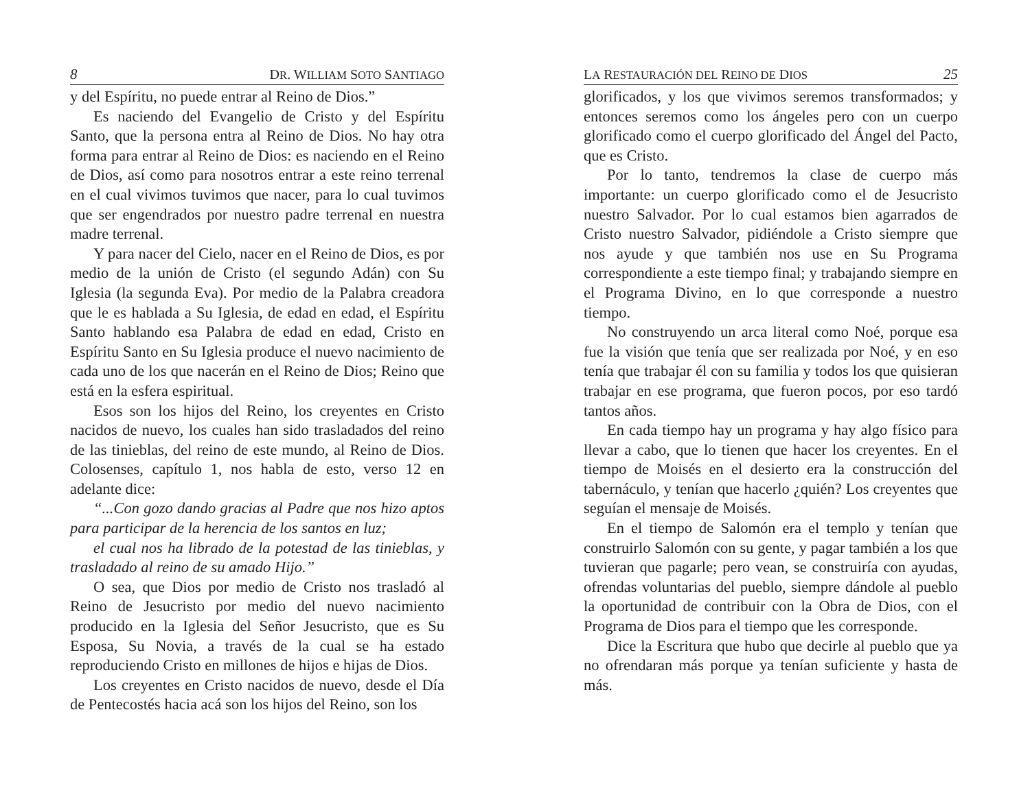8 DR. WILLIAM SOTO SANTIAGO
y del Espíritu, no puede entrar al Reino de Dios.”
Es naciendo del Evangelio de Cristo y del Espíritu Santo, que la persona entra al Reino de Dios. No hay otra forma para entrar al Reino de Dios: es naciendo en el Reino de Dios, así como para nosotros entrar a este reino terrenal en el cual vivimos tuvimos que nacer, para lo cual tuvimos que ser engendrados por nuestro padre terrenal en nuestra madre terrenal.
Y para nacer del Cielo, nacer en el Reino de Dios, es por medio de la unión de Cristo (el segundo Adán) con Su Iglesia (la segunda Eva). Por medio de la Palabra creadora que le es hablada a Su Iglesia, de edad en edad, el Espíritu Santo hablando esa Palabra de edad en edad, Cristo en Espíritu Santo en Su Iglesia produce el nuevo nacimiento de cada uno de los que nacerán en el Reino de Dios; Reino que está en la esfera espiritual.
Esos son los hijos del Reino, los creyentes en Cristo nacidos de nuevo, los cuales han sido trasladados del reino de las tinieblas, del reino de este mundo, al Reino de Dios. Colosenses, capítulo 1, nos habla de esto, verso 12 en adelante dice:
“...Con gozo dando gracias al Padre que nos hizo aptos para participar de la herencia de los santos en luz;
el cual nos ha librado de la potestad de las tinieblas, y trasladado al reino de su amado Hijo.”
O sea, que Dios por medio de Cristo nos trasladó al Reino de Jesucristo por medio del nuevo nacimiento producido en la Iglesia del Señor Jesucristo, que es Su Esposa, Su Novia, a través de la cual se ha estado reproduciendo Cristo en millones de hijos e hijas de Dios.
Los creyentes en Cristo nacidos de nuevo, desde el Día de Pentecostés hacia acá son los hijos del Reino, son los
LA RESTAURACIÓN DEL REINO DE DIOS 25
glorificados, y los que vivimos seremos transformados; y entonces seremos como los ángeles pero con un cuerpo glorificado como el cuerpo glorificado del Ángel del Pacto, que es Cristo.
Por lo tanto, tendremos la clase de cuerpo más importante: un cuerpo glorificado como el de Jesucristo nuestro Salvador. Por lo cual estamos bien agarrados de Cristo nuestro Salvador, pidiéndole a Cristo siempre que nos ayude y que también nos use en Su Programa correspondiente a este tiempo final; y trabajando siempre en el Programa Divino, en lo que corresponde a nuestro tiempo.
No construyendo un arca literal como Noé, porque esa fue la visión que tenía que ser realizada por Noé, y en eso tenía que trabajar él con su familia y todos los que quisieran trabajar en ese programa, que fueron pocos, por eso tardó tantos años.
En cada tiempo hay un programa y hay algo físico para llevar a cabo, que lo tienen que hacer los creyentes. En el tiempo de Moisés en el desierto era la construcción del tabernáculo, y tenían que hacerlo ¿quién? Los creyentes que seguían el mensaje de Moisés.
En el tiempo de Salomón era el templo y tenían que construirlo Salomón con su gente, y pagar también a los que tuvieran que pagarle; pero vean, se construiría con ayudas, ofrendas voluntarias del pueblo, siempre dándole al pueblo la oportunidad de contribuir con la Obra de Dios, con el Programa de Dios para el tiempo que les corresponde.
Dice la Escritura que hubo que decirle al pueblo que ya no ofrendaran más porque ya tenían suficiente y hasta de más.